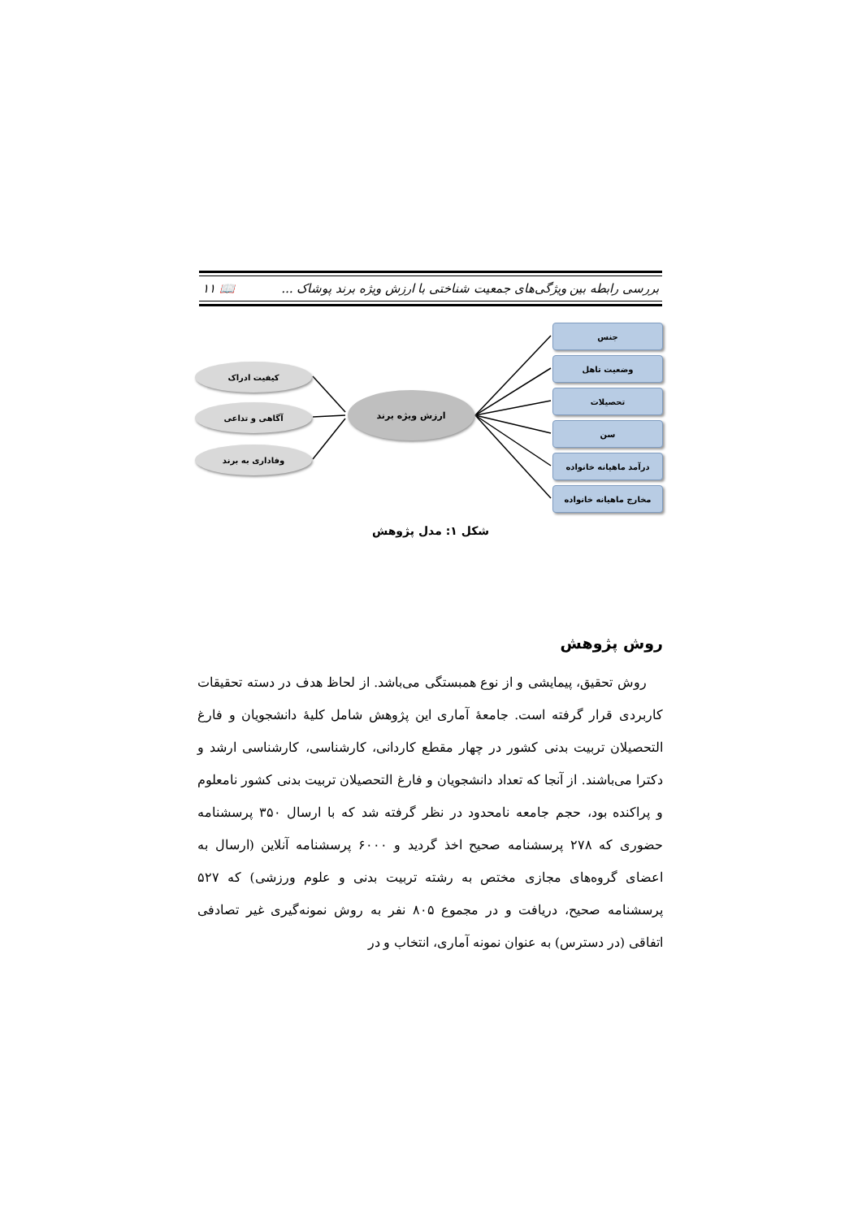بررسی رابطه بین ویژگی‌های جمعیت شناختی با ارزش ویژه برند پوشاک ... 📖 ۱۱
جنس
وضعیت تاهل
تحصیلات
سن
درآمد ماهیانه خانواده
مخارج ماهیانه خانواده
کیفیت ادراک
آگاهی و تداعی
وفاداری به برند
ارزش ویژه برند
شکل ۱: مدل پژوهش
روش پژوهش
روش تحقیق، پیمایشی و از نوع همبستگی می‌باشد. از لحاظ هدف در دسته تحقیقات کاربردی قرار گرفته است. جامعهٔ آماری این پژوهش شامل کلیهٔ دانشجویان و فارغ التحصیلان تربیت بدنی کشور در چهار مقطع کاردانی، کارشناسی، کارشناسی ارشد و دکترا می‌باشند. از آنجا که تعداد دانشجویان و فارغ التحصیلان تربیت بدنی کشور نامعلوم و پراکنده بود، حجم جامعه نامحدود در نظر گرفته شد که با ارسال ۳۵۰ پرسشنامه حضوری که ۲۷۸ پرسشنامه صحیح اخذ گردید و ۶۰۰۰ پرسشنامه آنلاین (ارسال به اعضای گروه‌های مجازی مختص به رشته تربیت بدنی و علوم ورزشی) که ۵۲۷ پرسشنامه صحیح، دریافت و در مجموع ۸۰۵ نفر به روش نمونه‌گیری غیر تصادفی اتفاقی (در دسترس) به عنوان نمونه آماری، انتخاب و در